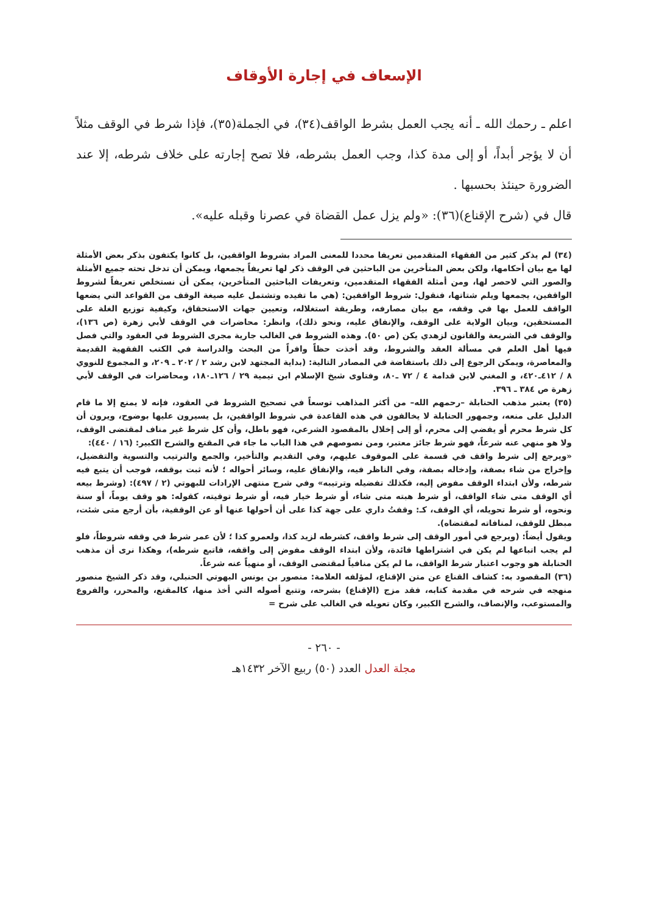الإسعاف في إجارة الأوقاف
اعلم ـ رحمك الله ـ أنه يجب العمل بشرط الواقف(٣٤)، في الجملة(٣٥)، فإذا شرط في الوقف مثلاً أن لا يؤجر أبداً، أو إلى مدة كذا، وجب العمل بشرطه، فلا تصح إجارته على خلاف شرطه، إلا عند الضرورة حينئذ بحسبها .
قال في (شرح الإقناع)(٣٦): «ولم يزل عمل القضاة في عصرنا وقبله عليه».
(٣٤) لم يذكر كثير من الفقهاء المتقدمين تعريفا محددا للمعنى المراد بشروط الواقفين، بل كانوا يكتفون بذكر بعض الأمثلة لها مع بيان أحكامها، ولكن بعض المتأخرين من الباحثين في الوقف ذكر لها تعريفاً يجمعها، ويمكن أن تدخل تحته جميع الأمثلة والصور التي لاحصر لها، ومن أمثلة الفقهاء المتقدمين، وتعريفات الباحثين المتأخرين، يمكن أن نستخلص تعريفاً لشروط الواقفين، يجمعها ويلم شتاتها، فنقول: شروط الواقفين: (هي ما تفيده وتشتمل عليه صيغة الوقف من القواعد التي يضعها الواقف للعمل بها في وقفه، مع بيان مصارفه، وطريقة استغلاله، وتعيين جهات الاستحقاق، وكيفية توزيع الغلة على المستحقين، وبيان الولاية على الوقف، والإنفاق عليه، ونحو ذلك)، وانظر: محاضرات في الوقف لأبي زهرة (ص ١٣٦)، والوقف في الشريعة والقانون لزهدي يكن (ص ٥٠). وهذه الشروط في الغالب جارية مجرى الشروط في العقود والتي فصل فيها أهل العلم في مسألة العقد والشروط، وقد أخذت حظاً وافراً من البحث والدراسة في الكتب الفقهية القديمة والمعاصرة، ويمكن الرجوع إلى ذلك باستفاضة في المصادر التالية: (بداية المجتهد لابن رشد ٢ / ٢٠٢ ـ ٢٠٩، و المجموع للنووي ٨ / ٤١٢ـ٤٢٠، و المغني لابن قدامة ٤ / ٧٢ ـ٨٠، وفتاوى شيخ الإسلام ابن تيمية ٢٩ / ١٢٦ـ١٨٠، ومحاضرات في الوقف لأبي زهرة ص ٣٨٤ ـ ٣٩٦.
(٣٥) يعتبر مذهب الحنابلة –رحمهم الله– من أكثر المذاهب توسعاً في تصحيح الشروط في العقود، فإنه لا يمنع إلا ما قام الدليل على منعه، وجمهور الحنابلة لا يخالفون في هذه القاعدة في شروط الواقفين، بل يسيرون عليها بوضوح، ويرون أن كل شرط محرم أو يفضي إلى محرم، أو إلى إخلال بالمقصود الشرعي، فهو باطل، وأن كل شرط غير مناف لمقتضى الوقف، ولا هو منهي عنه شرعاً، فهو شرط جائز معتبر، ومن نصوصهم في هذا الباب ما جاء في المقنع والشرح الكبير: (١٦ / ٤٤٠):
«ويرجع إلى شرط واقف في قسمة على الموقوف عليهم، وفي التقديم والتأخير، والجمع والترتيب والتسوية والتفضيل، وإخراج من شاء بصفة، وإدخاله بصفة، وفي الناظر فيه، والإنفاق عليه، وسائر أحواله ؛ لأنه ثبت بوقفه، فوجب أن يتبع فيه شرطه، ولأن ابتداء الوقف مفوض إليه، فكذلك تفضيله وترتيبه» وفي شرح منتهى الإرادات للبهوتي (٢ / ٤٩٧): (وشرط بيعه أي الوقف متى شاء الواقف، أو شرط هبته متى شاء، أو شرط خيار فيه، أو شرط توقيته، كقوله: هو وقف يوماً، أو سنة ونحوه، أو شرط تحويله، أي الوقف، كـ: وقفتُ داري على جهة كذا على أن أحولها عنها أو عن الوقفية، بأن أرجع متى شئت، مبطل للوقف، لمنافاته لمقتضاه).
ويقول أيضاً: (ويرجع في أمور الوقف إلى شرط واقف، كشرطه لزيد كذا، ولعمرو كذا ؛ لأن عمر شرط في وقفه شروطاً، فلو لم يجب اتباعها لم يكن في اشتراطها فائدة، ولأن ابتداء الوقف مفوض إلى واقفه، فاتبع شرطه)، وهكذا نرى أن مذهب الحنابلة هو وجوب اعتبار شرط الواقف، ما لم يكن منافياً لمقتضى الوقف، أو منهياً عنه شرعاً.
(٣٦) المقصود به: كشاف القناع عن متن الإقناع، لمؤلفه العلامة: منصور بن يونس البهوتي الحنبلي، وقد ذكر الشيخ منصور منهجه في شرحه في مقدمة كتابه، فقد مزج (الإقناع) بشرحه، وتتبع أصوله التي أخذ منها، كالمقنع، والمحرر، والفروع والمستوعب، والإنصاف، والشرح الكبير، وكان تعويله في الغالب على شرح =
- ٢٦٠ -
مجلة العدل العدد (٥٠) ربيع الآخر ١٤٣٢هـ